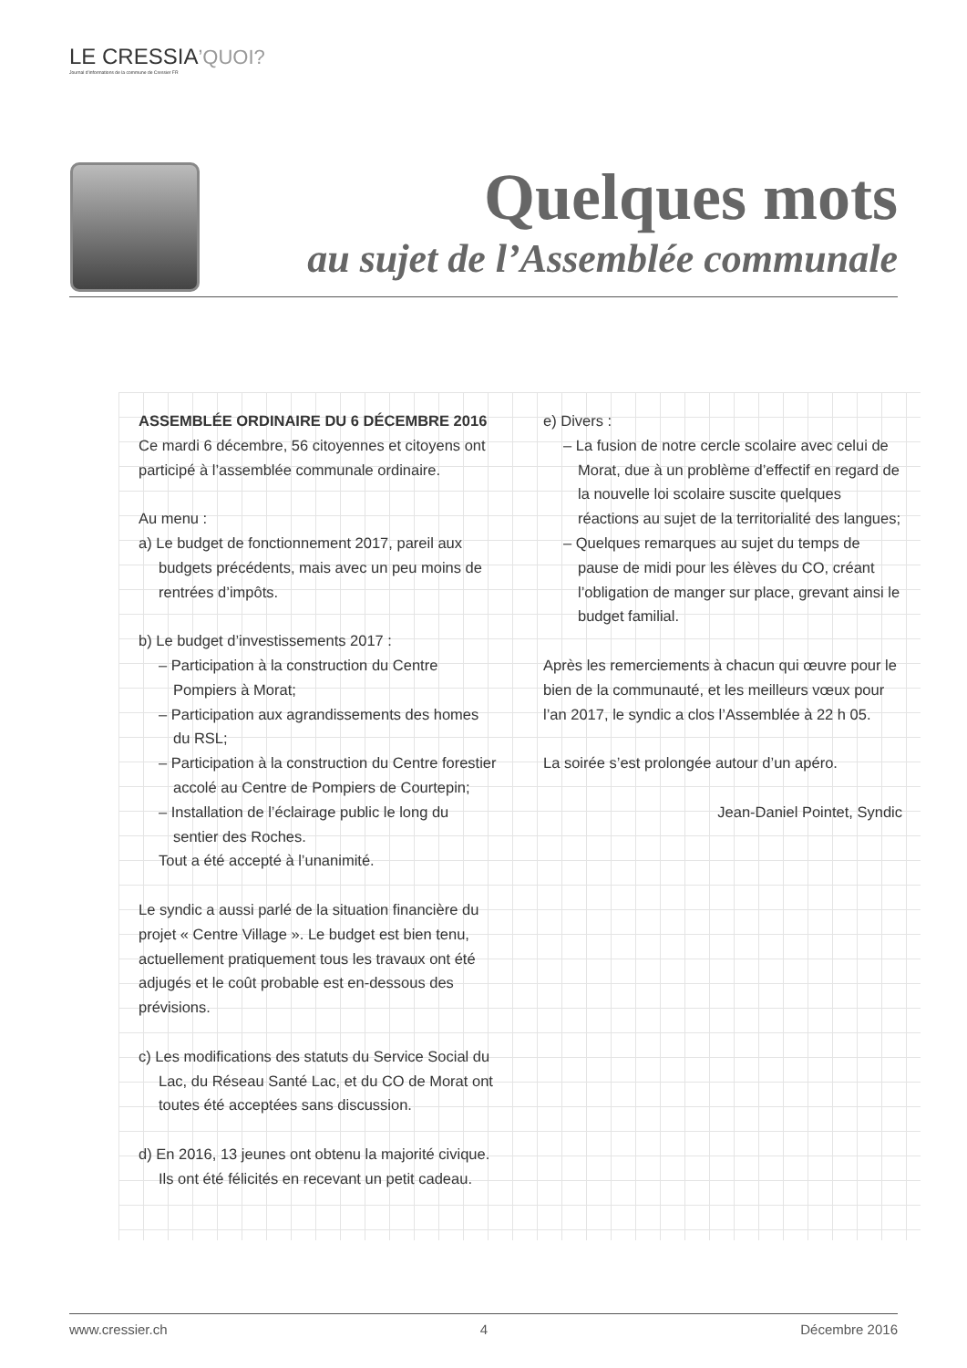LE CRESSIA’QUOI?
Journal d’informations de la commune de Cressier FR
Quelques mots
au sujet de l’Assemblée communale
ASSEMBLÉE ORDINAIRE DU 6 DÉCEMBRE 2016
Ce mardi 6 décembre, 56 citoyennes et citoyens ont participé à l’assemblée communale ordinaire.
Au menu :
a) Le budget de fonctionnement 2017, pareil aux budgets précédents, mais avec un peu moins de rentrées d’impôts.
b) Le budget d’investissements 2017 :
– Participation à la construction du Centre Pompiers à Morat;
– Participation aux agrandissements des homes du RSL;
– Participation à la construction du Centre forestier accolé au Centre de Pompiers de Courtepin;
– Installation de l’éclairage public le long du sentier des Roches.
Tout a été accepté à l’unanimité.
Le syndic a aussi parlé de la situation financière du projet « Centre Village ». Le budget est bien tenu, actuellement pratiquement tous les travaux ont été adjugés et le coût probable est en-dessous des prévisions.
c) Les modifications des statuts du Service Social du Lac, du Réseau Santé Lac, et du CO de Morat ont toutes été acceptées sans discussion.
d) En 2016, 13 jeunes ont obtenu la majorité civique. Ils ont été félicités en recevant un petit cadeau.
e) Divers :
– La fusion de notre cercle scolaire avec celui de Morat, due à un problème d’effectif en regard de la nouvelle loi scolaire suscite quelques réactions au sujet de la territorialité des langues;
– Quelques remarques au sujet du temps de pause de midi pour les élèves du CO, créant l’obligation de manger sur place, grevant ainsi le budget familial.
Après les remerciements à chacun qui œuvre pour le bien de la communauté, et les meilleurs vœux pour l’an 2017, le syndic a clos l’Assemblée à 22 h 05.
La soirée s’est prolongée autour d’un apéro.
Jean-Daniel Pointet, Syndic
www.cressier.ch 4 Décembre 2016